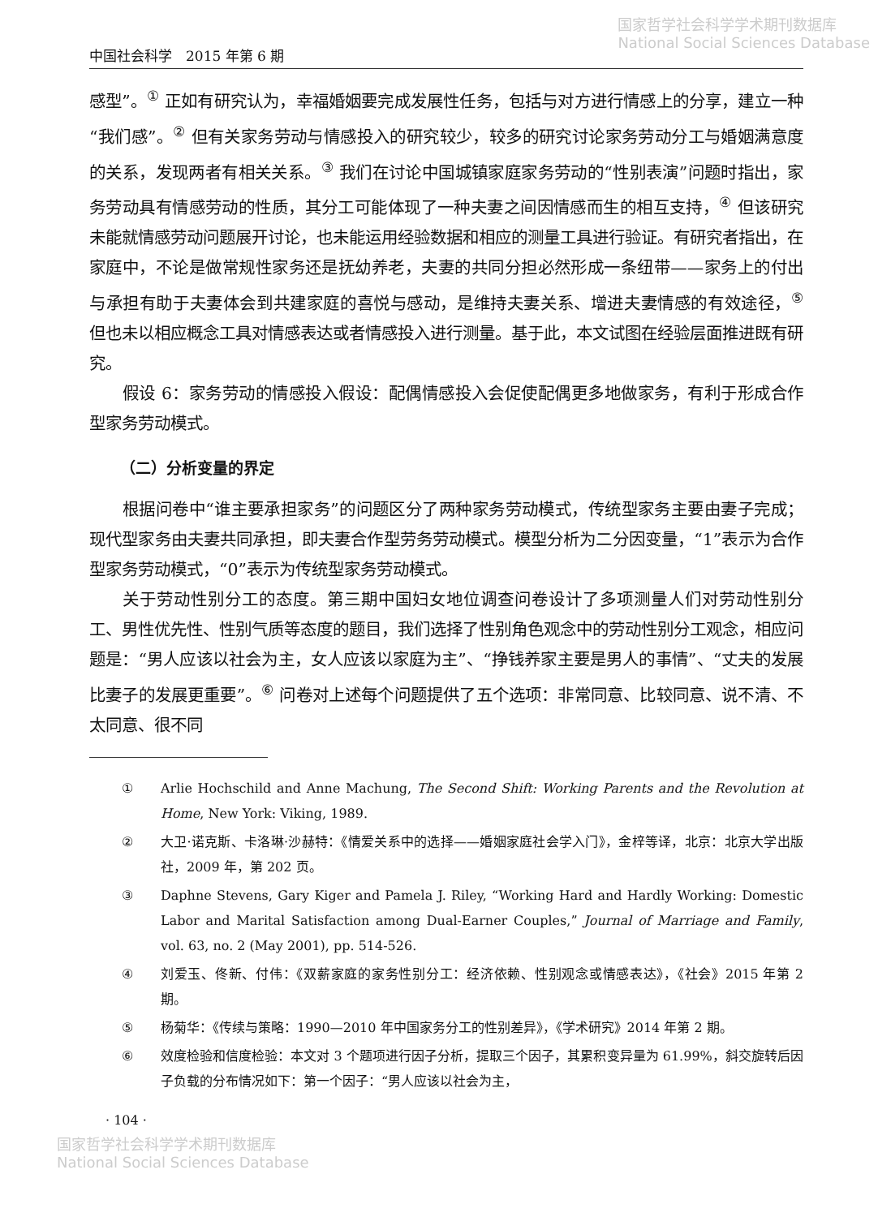国家哲学社会科学学术期刊数据库
National Social Sciences Database
中国社会科学　2015 年第 6 期
感型”。<sup>①</sup> 正如有研究认为，幸福婚姻要完成发展性任务，包括与对方进行情感上的分享，建立一种“我们感”。<sup>②</sup> 但有关家务劳动与情感投入的研究较少，较多的研究讨论家务劳动分工与婚姻满意度的关系，发现两者有相关关系。<sup>③</sup> 我们在讨论中国城镇家庭家务劳动的“性别表演”问题时指出，家务劳动具有情感劳动的性质，其分工可能体现了一种夫妻之间因情感而生的相互支持，<sup>④</sup> 但该研究未能就情感劳动问题展开讨论，也未能运用经验数据和相应的测量工具进行验证。有研究者指出，在家庭中，不论是做常规性家务还是抚幼养老，夫妻的共同分担必然形成一条纽带——家务上的付出与承担有助于夫妻体会到共建家庭的喜悦与感动，是维持夫妻关系、增进夫妻情感的有效途径，<sup>⑤</sup> 但也未以相应概念工具对情感表达或者情感投入进行测量。基于此，本文试图在经验层面推进既有研究。
假设 6：家务劳动的情感投入假设：配偶情感投入会促使配偶更多地做家务，有利于形成合作型家务劳动模式。
（二）分析变量的界定
根据问卷中“谁主要承担家务”的问题区分了两种家务劳动模式，传统型家务主要由妻子完成；现代型家务由夫妻共同承担，即夫妻合作型劳务劳动模式。模型分析为二分因变量，“1”表示为合作型家务劳动模式，“0”表示为传统型家务劳动模式。
关于劳动性别分工的态度。第三期中国妇女地位调查问卷设计了多项测量人们对劳动性别分工、男性优先性、性别气质等态度的题目，我们选择了性别角色观念中的劳动性别分工观念，相应问题是：“男人应该以社会为主，女人应该以家庭为主”、“挣钱养家主要是男人的事情”、“丈夫的发展比妻子的发展更重要”。<sup>⑥</sup> 问卷对上述每个问题提供了五个选项：非常同意、比较同意、说不清、不太同意、很不同
① Arlie Hochschild and Anne Machung, The Second Shift: Working Parents and the Revolution at Home, New York: Viking, 1989.
② 大卫·诺克斯、卡洛琳·沙赫特：《情爱关系中的选择——婚姻家庭社会学入门》，金梓等译，北京：北京大学出版社，2009 年，第 202 页。
③ Daphne Stevens, Gary Kiger and Pamela J. Riley, “Working Hard and Hardly Working: Domestic Labor and Marital Satisfaction among Dual-Earner Couples,” Journal of Marriage and Family, vol. 63, no. 2 (May 2001), pp. 514-526.
④ 刘爱玉、佟新、付伟：《双薪家庭的家务性别分工：经济依赖、性别观念或情感表达》，《社会》2015 年第 2 期。
⑤ 杨菊华：《传续与策略：1990—2010 年中国家务分工的性别差异》，《学术研究》2014 年第 2 期。
⑥ 效度检验和信度检验：本文对 3 个题项进行因子分析，提取三个因子，其累积变异量为 61.99%，斜交旋转后因子负载的分布情况如下：第一个因子：“男人应该以社会为主，
· 104 ·
国家哲学社会科学学术期刊数据库
National Social Sciences Database